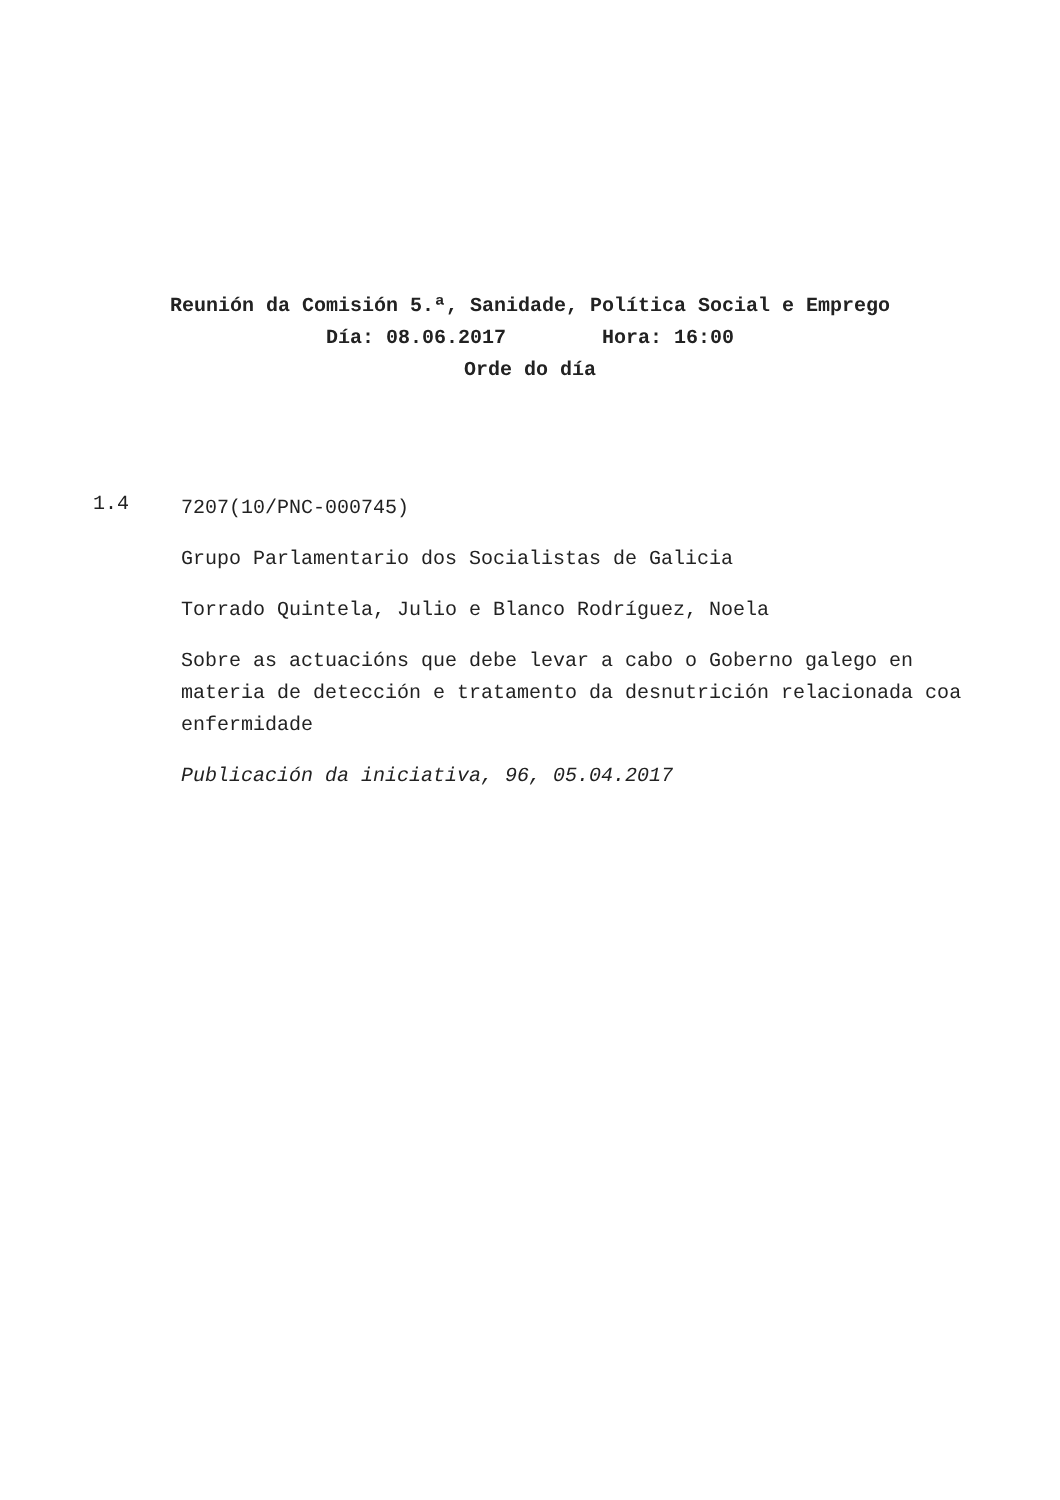Reunión da Comisión 5.ª, Sanidade, Política Social e Emprego
Día: 08.06.2017 Hora: 16:00
Orde do día
1.4
7207(10/PNC-000745)
Grupo Parlamentario dos Socialistas de Galicia
Torrado Quintela, Julio e Blanco Rodríguez, Noela
Sobre as actuacións que debe levar a cabo o Goberno galego en materia de detección e tratamento da desnutrición relacionada coa enfermidade
Publicación da iniciativa, 96, 05.04.2017